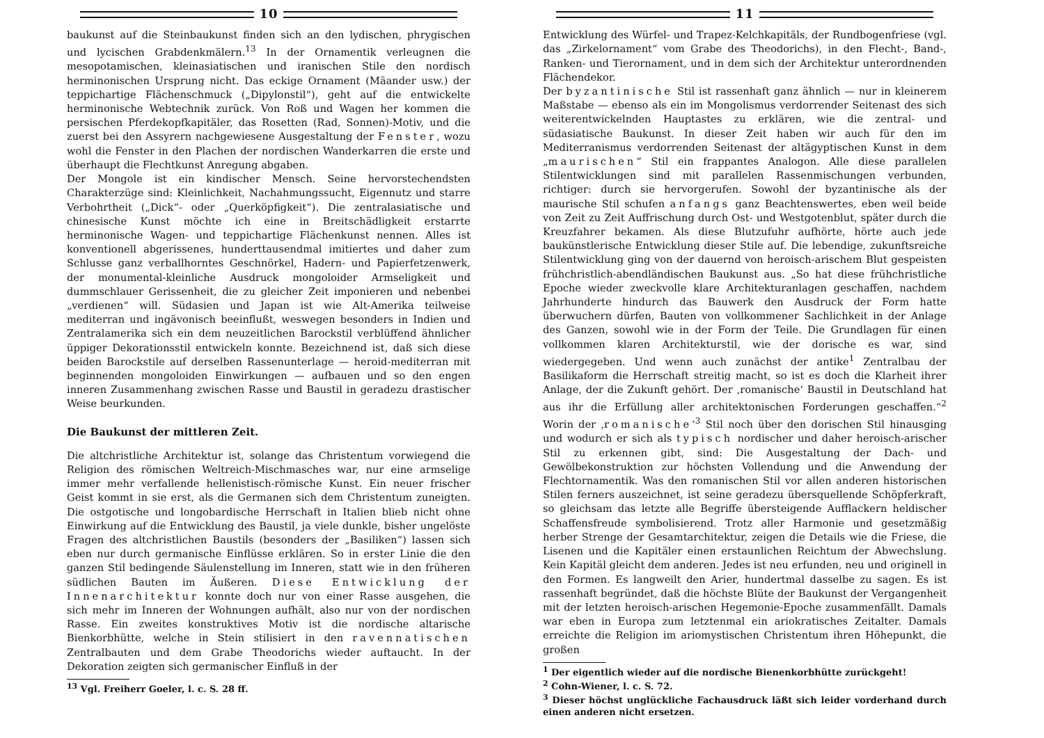10
baukunst auf die Steinbaukunst finden sich an den lydischen, phrygischen und lycischen Grabdenkmälern.<sup>13</sup> In der Ornamentik verleugnen die mesopotamischen, kleinasiatischen und iranischen Stile den nordisch herminonischen Ursprung nicht. Das eckige Ornament (Mäander usw.) der teppichartige Flächenschmuck („Dipylonstil“), geht auf die entwickelte herminonische Webtechnik zurück. Von Roß und Wagen her kommen die persischen Pferdekopfkapitäler, das Rosetten (Rad, Sonnen)-Motiv, und die zuerst bei den Assyrern nachgewiesene Ausgestaltung der Fenster, wozu wohl die Fenster in den Plachen der nordischen Wanderkarren die erste und überhaupt die Flechtkunst Anregung abgaben.
Der Mongole ist ein kindischer Mensch. Seine hervorstechendsten Charakterzüge sind: Kleinlichkeit, Nachahmungssucht, Eigennutz und starre Verbohrtheit („Dick“- oder „Querköpfigkeit“). Die zentralasiatische und chinesische Kunst möchte ich eine in Breitschädligkeit erstarrte herminonische Wagen- und teppichartige Flächenkunst nennen. Alles ist konventionell abgerissenes, hunderttausendmal imitiertes und daher zum Schlusse ganz verballhorntes Geschnörkel, Hadern- und Papierfetzenwerk, der monumental-kleinliche Ausdruck mongoloider Armseligkeit und dummschlauer Gerissenheit, die zu gleicher Zeit imponieren und nebenbei „verdienen“ will. Südasien und Japan ist wie Alt-Amerika teilweise mediterran und ingävonisch beeinflußt, weswegen besonders in Indien und Zentralamerika sich ein dem neuzeitlichen Barockstil verblüffend ähnlicher üppiger Dekorationsstil entwickeln konnte. Bezeichnend ist, daß sich diese beiden Barockstile auf derselben Rassenunterlage — heroid-mediterran mit beginnenden mongoloiden Einwirkungen — aufbauen und so den engen inneren Zusammenhang zwischen Rasse und Baustil in geradezu drastischer Weise beurkunden.
Die Baukunst der mittleren Zeit.
Die altchristliche Architektur ist, solange das Christentum vorwiegend die Religion des römischen Weltreich-Mischmasches war, nur eine armselige immer mehr verfallende hellenistisch-römische Kunst. Ein neuer frischer Geist kommt in sie erst, als die Germanen sich dem Christentum zuneigten. Die ostgotische und longobardische Herrschaft in Italien blieb nicht ohne Einwirkung auf die Entwicklung des Baustil, ja viele dunkle, bisher ungelöste Fragen des altchristlichen Baustils (besonders der „Basiliken“) lassen sich eben nur durch germanische Einflüsse erklären. So in erster Linie die den ganzen Stil bedingende Säulenstellung im Inneren, statt wie in den früheren südlichen Bauten im Äußeren. Diese Entwicklung der Innenarchitektur konnte doch nur von einer Rasse ausgehen, die sich mehr im Inneren der Wohnungen aufhält, also nur von der nordischen Rasse. Ein zweites konstruktives Motiv ist die nordische altarische Bienkorbhütte, welche in Stein stilisiert in den ravennatischen Zentralbauten und dem Grabe Theodorichs wieder auftaucht. In der Dekoration zeigten sich germanischer Einfluß in der
<sup>13</sup> Vgl. Freiherr Goeler, l. c. S. 28 ff.
11
Entwicklung des Würfel- und Trapez-Kelchkapitäls, der Rundbogenfriese (vgl. das „Zirkelornament“ vom Grabe des Theodorichs), in den Flecht-, Band-, Ranken- und Tierornament, und in dem sich der Architektur unterordnenden Flächendekor.
Der byzantinische Stil ist rassenhaft ganz ähnlich — nur in kleinerem Maßstabe — ebenso als ein im Mongolismus verdorrender Seitenast des sich weiterentwickelnden Hauptastes zu erklären, wie die zentral- und südasiatische Baukunst. In dieser Zeit haben wir auch für den im Mediterranismus verdorrenden Seitenast der altägyptischen Kunst in dem „maurischen“ Stil ein frappantes Analogon. Alle diese parallelen Stilentwicklungen sind mit parallelen Rassenmischungen verbunden, richtiger: durch sie hervorgerufen. Sowohl der byzantinische als der maurische Stil schufen anfangs ganz Beachtenswertes, eben weil beide von Zeit zu Zeit Auffrischung durch Ost- und Westgotenblut, später durch die Kreuzfahrer bekamen. Als diese Blutzufuhr aufhörte, hörte auch jede baukünstlerische Entwicklung dieser Stile auf. Die lebendige, zukunftsreiche Stilentwicklung ging von der dauernd von heroisch-arischem Blut gespeisten frühchristlich-abendländischen Baukunst aus. „So hat diese frühchristliche Epoche wieder zweckvolle klare Architekturanlagen geschaffen, nachdem Jahrhunderte hindurch das Bauwerk den Ausdruck der Form hatte überwuchern dürfen, Bauten von vollkommener Sachlichkeit in der Anlage des Ganzen, sowohl wie in der Form der Teile. Die Grundlagen für einen vollkommen klaren Architekturstil, wie der dorische es war, sind wiedergegeben. Und wenn auch zunächst der antike<sup>1</sup> Zentralbau der Basilikaform die Herrschaft streitig macht, so ist es doch die Klarheit ihrer Anlage, der die Zukunft gehört. Der ‚romanische‘ Baustil in Deutschland hat aus ihr die Erfüllung aller architektonischen Forderungen geschaffen.“<sup>2</sup> Worin der ‚romanische‘<sup>3</sup> Stil noch über den dorischen Stil hinausging und wodurch er sich als typisch nordischer und daher heroisch-arischer Stil zu erkennen gibt, sind: Die Ausgestaltung der Dach- und Gewölbekonstruktion zur höchsten Vollendung und die Anwendung der Flechtornamentik. Was den romanischen Stil vor allen anderen historischen Stilen ferners auszeichnet, ist seine geradezu übersquellende Schöpferkraft, so gleichsam das letzte alle Begriffe übersteigende Aufflackern heldischer Schaffensfreude symbolisierend. Trotz aller Harmonie und gesetzmäßig herber Strenge der Gesamtarchitektur, zeigen die Details wie die Friese, die Lisenen und die Kapitäler einen erstaunlichen Reichtum der Abwechslung. Kein Kapitäl gleicht dem anderen. Jedes ist neu erfunden, neu und originell in den Formen. Es langweilt den Arier, hundertmal dasselbe zu sagen. Es ist rassenhaft begründet, daß die höchste Blüte der Baukunst der Vergangenheit mit der letzten heroisch-arischen Hegemonie-Epoche zusammenfällt. Damals war eben in Europa zum letztenmal ein ariokratisches Zeitalter. Damals erreichte die Religion im ariomystischen Christentum ihren Höhepunkt, die großen
<sup>1</sup> Der eigentlich wieder auf die nordische Bienenkorbhütte zurückgeht!
<sup>2</sup> Cohn-Wiener, l. c. S. 72.
<sup>3</sup> Dieser höchst unglückliche Fachausdruck läßt sich leider vorderhand durch einen anderen nicht ersetzen.